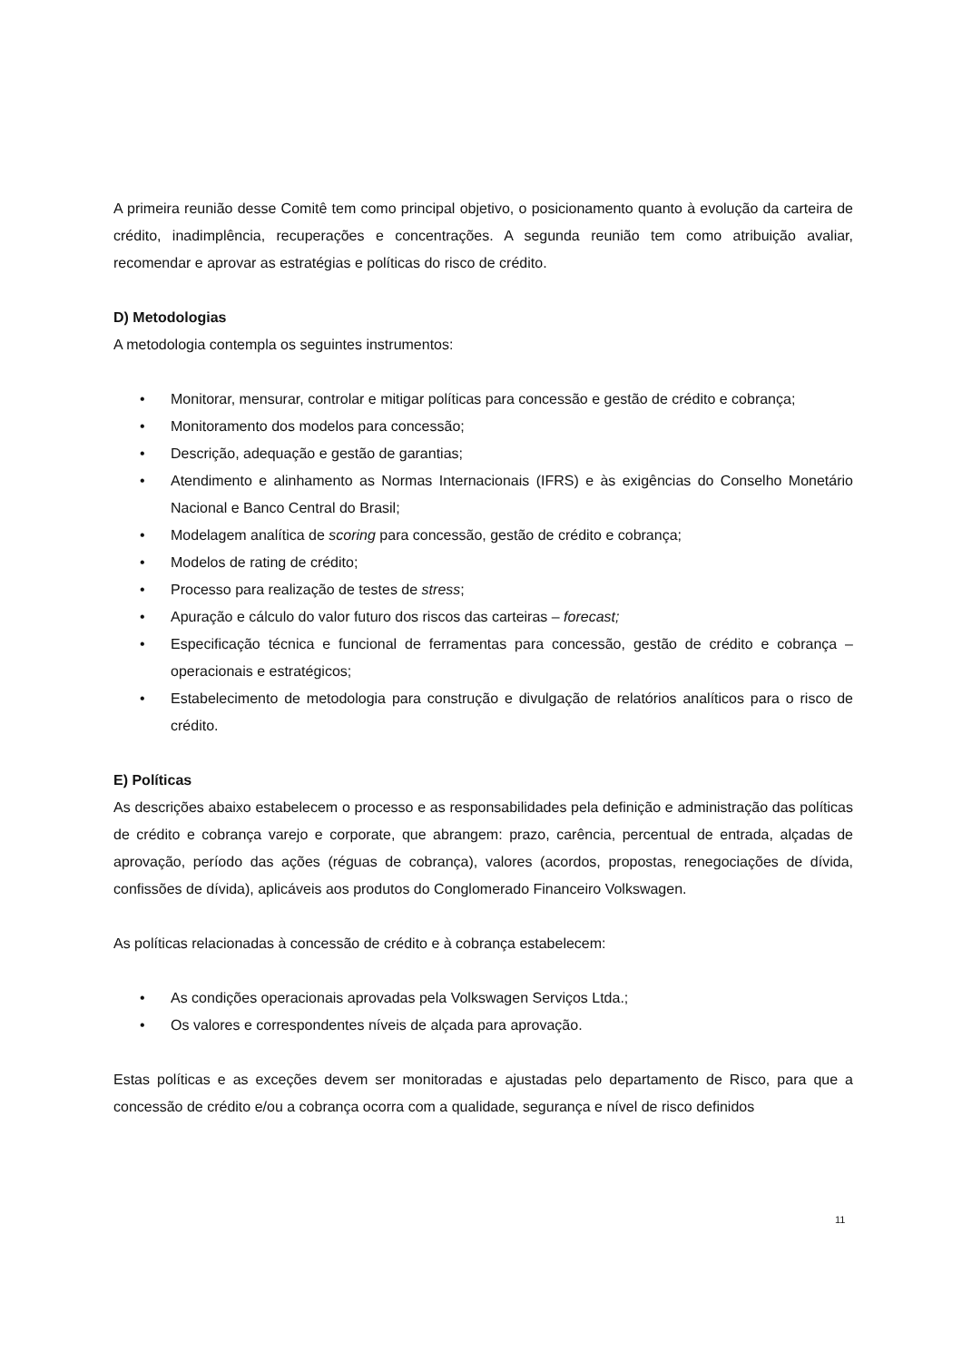A primeira reunião desse Comitê tem como principal objetivo, o posicionamento quanto à evolução da carteira de crédito, inadimplência, recuperações e concentrações. A segunda reunião tem como atribuição avaliar, recomendar e aprovar as estratégias e políticas do risco de crédito.
D) Metodologias
A metodologia contempla os seguintes instrumentos:
• Monitorar, mensurar, controlar e mitigar políticas para concessão e gestão de crédito e cobrança;
• Monitoramento dos modelos para concessão;
• Descrição, adequação e gestão de garantias;
• Atendimento e alinhamento as Normas Internacionais (IFRS) e às exigências do Conselho Monetário Nacional e Banco Central do Brasil;
• Modelagem analítica de scoring para concessão, gestão de crédito e cobrança;
• Modelos de rating de crédito;
• Processo para realização de testes de stress;
• Apuração e cálculo do valor futuro dos riscos das carteiras – forecast;
• Especificação técnica e funcional de ferramentas para concessão, gestão de crédito e cobrança – operacionais e estratégicos;
• Estabelecimento de metodologia para construção e divulgação de relatórios analíticos para o risco de crédito.
E) Políticas
As descrições abaixo estabelecem o processo e as responsabilidades pela definição e administração das políticas de crédito e cobrança varejo e corporate, que abrangem: prazo, carência, percentual de entrada, alçadas de aprovação, período das ações (réguas de cobrança), valores (acordos, propostas, renegociações de dívida, confissões de dívida), aplicáveis aos produtos do Conglomerado Financeiro Volkswagen.
As políticas relacionadas à concessão de crédito e à cobrança estabelecem:
• As condições operacionais aprovadas pela Volkswagen Serviços Ltda.;
• Os valores e correspondentes níveis de alçada para aprovação.
Estas políticas e as exceções devem ser monitoradas e ajustadas pelo departamento de Risco, para que a concessão de crédito e/ou a cobrança ocorra com a qualidade, segurança e nível de risco definidos
11